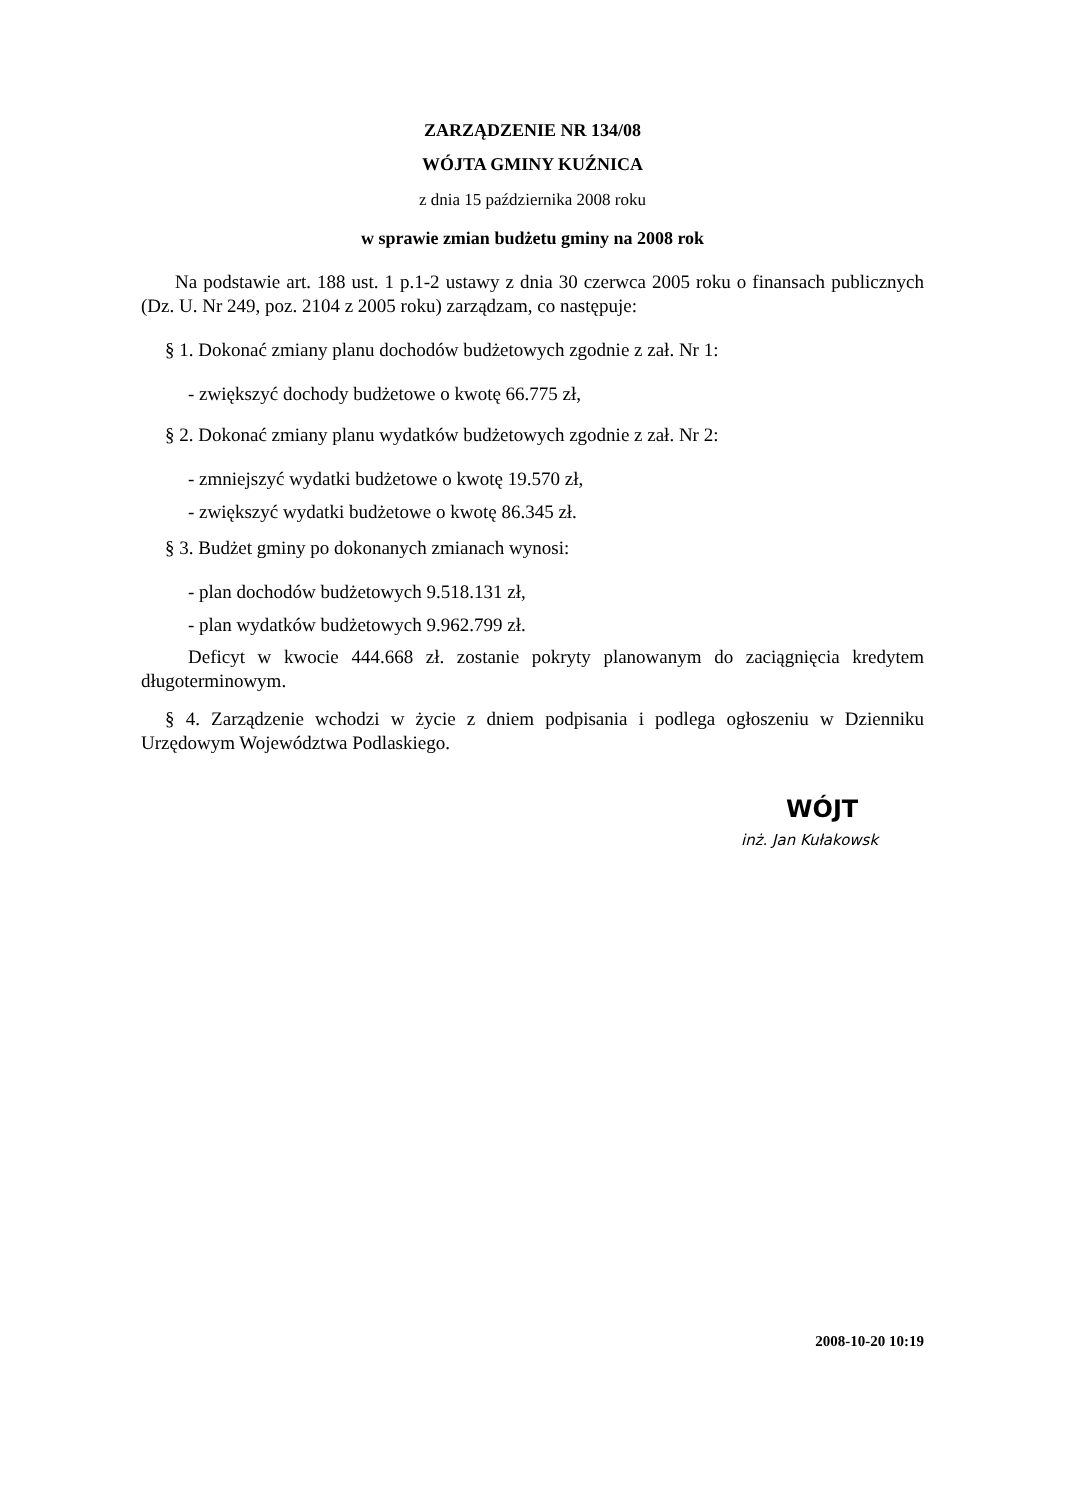ZARZĄDZENIE NR 134/08
WÓJTA GMINY KUŹNICA
z dnia 15 października 2008 roku
w sprawie zmian budżetu gminy na 2008 rok
Na podstawie art. 188 ust. 1 p.1-2 ustawy z dnia 30 czerwca 2005 roku o finansach publicznych (Dz. U. Nr 249, poz. 2104 z 2005 roku) zarządzam, co następuje:
§ 1. Dokonać zmiany planu dochodów budżetowych zgodnie z zał. Nr 1:
- zwiększyć dochody budżetowe o kwotę 66.775 zł,
§ 2. Dokonać zmiany planu wydatków budżetowych zgodnie z zał. Nr 2:
- zmniejszyć wydatki budżetowe o kwotę 19.570 zł,
- zwiększyć wydatki budżetowe o kwotę 86.345 zł.
§ 3. Budżet gminy po dokonanych zmianach wynosi:
- plan dochodów budżetowych 9.518.131 zł,
- plan wydatków budżetowych 9.962.799 zł.
Deficyt w kwocie 444.668 zł. zostanie pokryty planowanym do zaciągnięcia kredytem długoterminowym.
§ 4. Zarządzenie wchodzi w życie z dniem podpisania i podlega ogłoszeniu w Dzienniku Urzędowym Województwa Podlaskiego.
WÓJT
inż. Jan Kułakowsk
2008-10-20 10:19